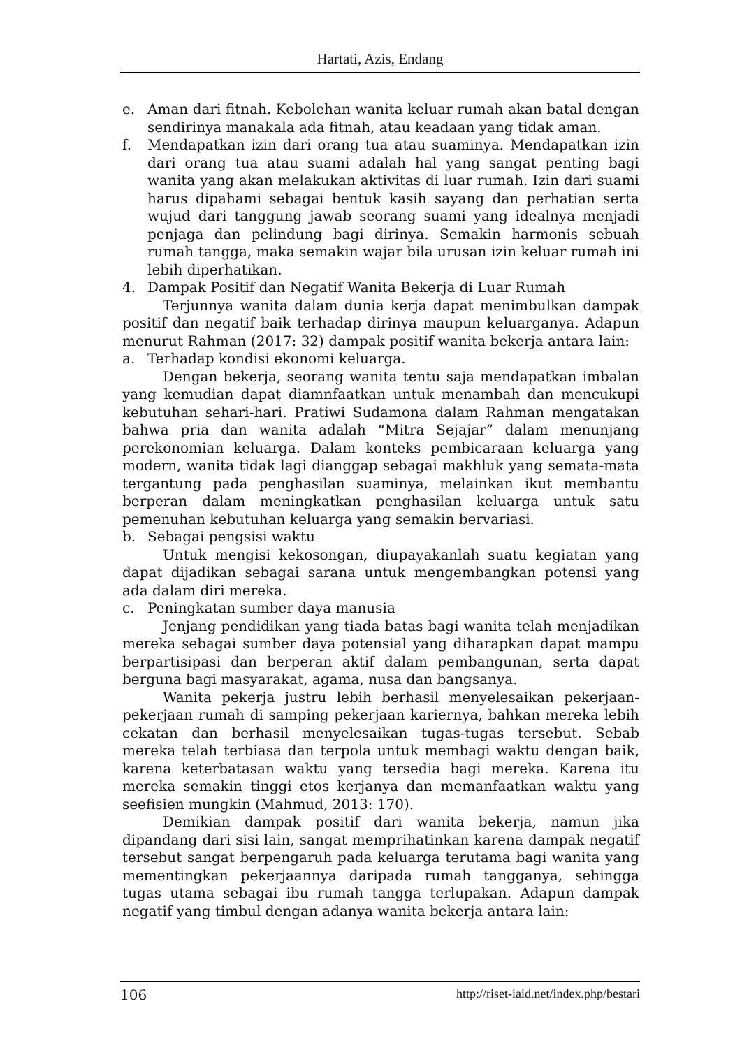Hartati, Azis, Endang
e. Aman dari fitnah. Kebolehan wanita keluar rumah akan batal dengan sendirinya manakala ada fitnah, atau keadaan yang tidak aman.
f. Mendapatkan izin dari orang tua atau suaminya. Mendapatkan izin dari orang tua atau suami adalah hal yang sangat penting bagi wanita yang akan melakukan aktivitas di luar rumah. Izin dari suami harus dipahami sebagai bentuk kasih sayang dan perhatian serta wujud dari tanggung jawab seorang suami yang idealnya menjadi penjaga dan pelindung bagi dirinya. Semakin harmonis sebuah rumah tangga, maka semakin wajar bila urusan izin keluar rumah ini lebih diperhatikan.
4. Dampak Positif dan Negatif Wanita Bekerja di Luar Rumah
Terjunnya wanita dalam dunia kerja dapat menimbulkan dampak positif dan negatif baik terhadap dirinya maupun keluarganya. Adapun menurut Rahman (2017: 32) dampak positif wanita bekerja antara lain:
a. Terhadap kondisi ekonomi keluarga.
Dengan bekerja, seorang wanita tentu saja mendapatkan imbalan yang kemudian dapat diamnfaatkan untuk menambah dan mencukupi kebutuhan sehari-hari. Pratiwi Sudamona dalam Rahman mengatakan bahwa pria dan wanita adalah “Mitra Sejajar” dalam menunjang perekonomian keluarga. Dalam konteks pembicaraan keluarga yang modern, wanita tidak lagi dianggap sebagai makhluk yang semata-mata tergantung pada penghasilan suaminya, melainkan ikut membantu berperan dalam meningkatkan penghasilan keluarga untuk satu pemenuhan kebutuhan keluarga yang semakin bervariasi.
b. Sebagai pengsisi waktu
Untuk mengisi kekosongan, diupayakanlah suatu kegiatan yang dapat dijadikan sebagai sarana untuk mengembangkan potensi yang ada dalam diri mereka.
c. Peningkatan sumber daya manusia
Jenjang pendidikan yang tiada batas bagi wanita telah menjadikan mereka sebagai sumber daya potensial yang diharapkan dapat mampu berpartisipasi dan berperan aktif dalam pembangunan, serta dapat berguna bagi masyarakat, agama, nusa dan bangsanya.
Wanita pekerja justru lebih berhasil menyelesaikan pekerjaan-pekerjaan rumah di samping pekerjaan kariernya, bahkan mereka lebih cekatan dan berhasil menyelesaikan tugas-tugas tersebut. Sebab mereka telah terbiasa dan terpola untuk membagi waktu dengan baik, karena keterbatasan waktu yang tersedia bagi mereka. Karena itu mereka semakin tinggi etos kerjanya dan memanfaatkan waktu yang seefisien mungkin (Mahmud, 2013: 170).
Demikian dampak positif dari wanita bekerja, namun jika dipandang dari sisi lain, sangat memprihatinkan karena dampak negatif tersebut sangat berpengaruh pada keluarga terutama bagi wanita yang mementingkan pekerjaannya daripada rumah tangganya, sehingga tugas utama sebagai ibu rumah tangga terlupakan. Adapun dampak negatif yang timbul dengan adanya wanita bekerja antara lain:
106 http://riset-iaid.net/index.php/bestari